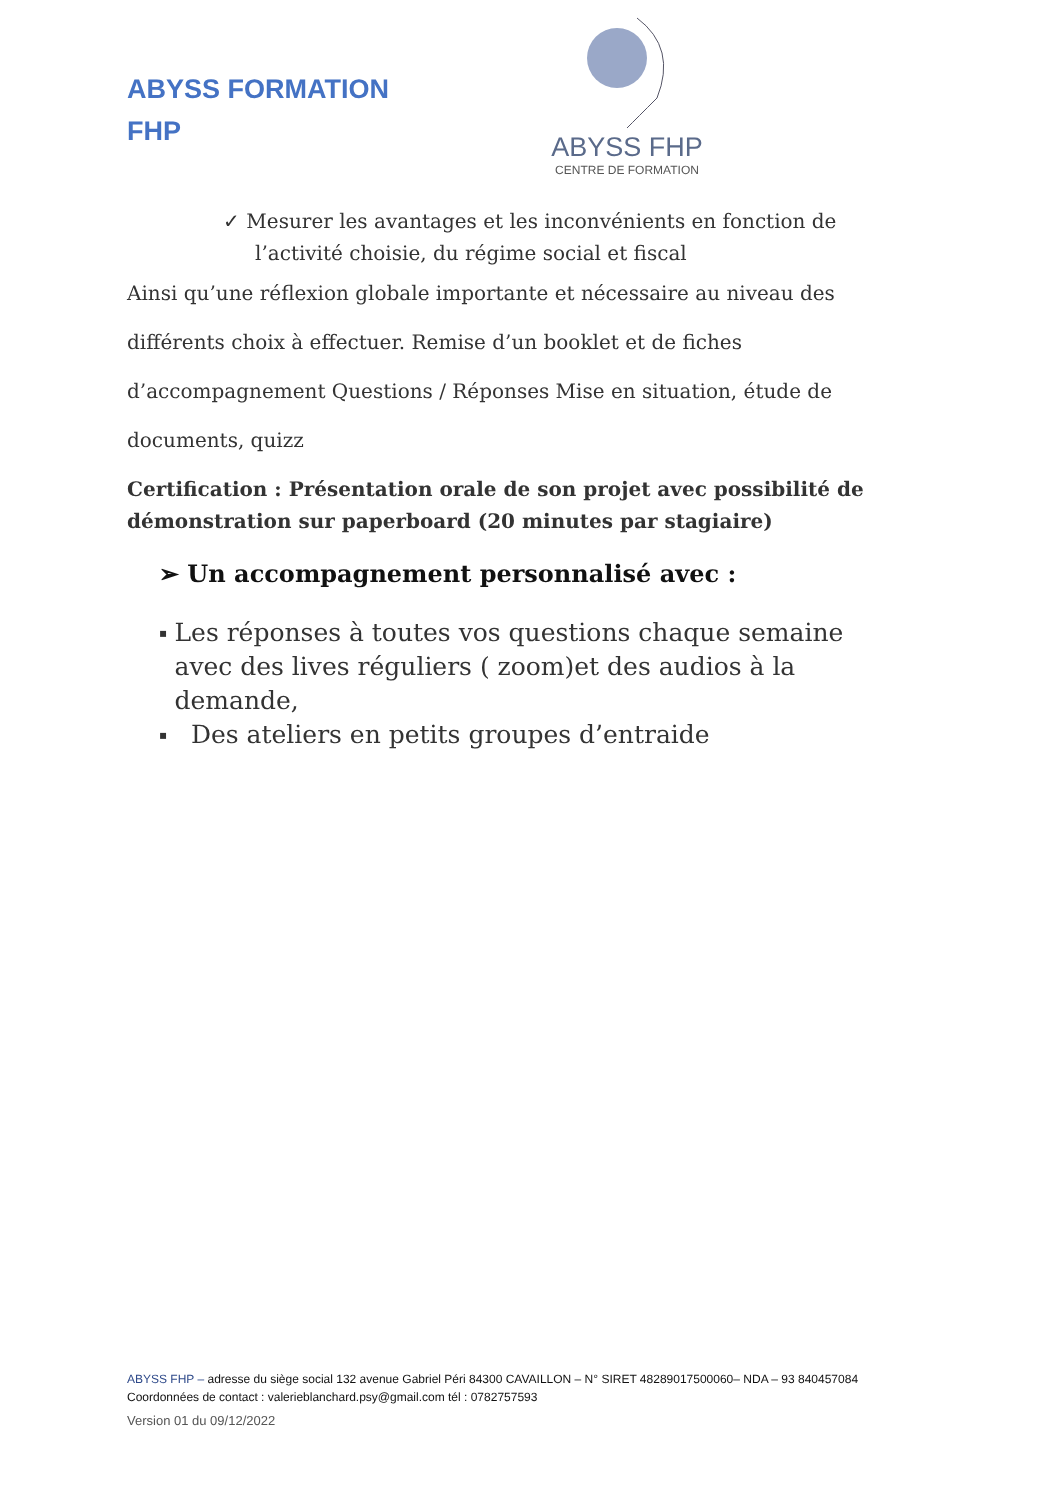ABYSS FORMATION
FHP
ABYSS FHP
CENTRE DE FORMATION
✓ Mesurer les avantages et les inconvénients en fonction de
l’activité choisie, du régime social et fiscal
Ainsi qu’une réflexion globale importante et nécessaire au niveau des différents choix à effectuer. Remise d’un booklet et de fiches d’accompagnement Questions / Réponses Mise en situation, étude de documents, quizz
Certification : Présentation orale de son projet avec possibilité de démonstration sur paperboard (20 minutes par stagiaire)
➢ Un accompagnement personnalisé avec :
▪ Les réponses à toutes vos questions chaque semaine avec des lives réguliers ( zoom)et des audios à la demande,
▪ Des ateliers en petits groupes d’entraide
ABYSS FHP – adresse du siège social 132 avenue Gabriel Péri 84300 CAVAILLON – N° SIRET 48289017500060– NDA – 93 840457084
Coordonnées de contact : valerieblanchard.psy@gmail.com tél : 0782757593
Version 01 du 09/12/2022